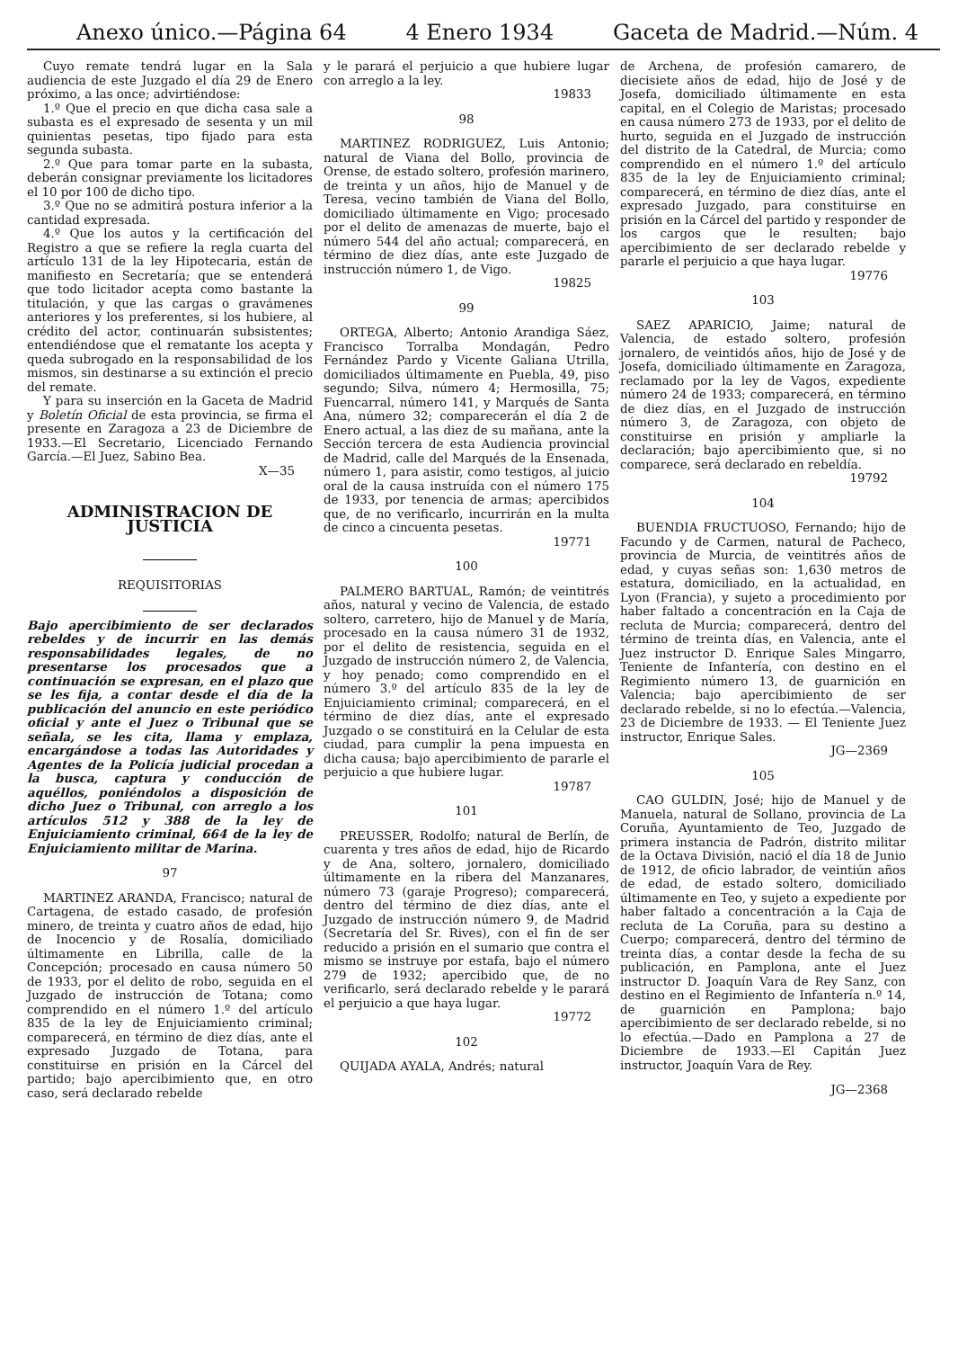Anexo único.—Página 64 4 Enero 1934 Gaceta de Madrid.—Núm. 4
Cuyo remate tendrá lugar en la Sala audiencia de este Juzgado el día 29 de Enero próximo, a las once; advirtiéndose:
1.º Que el precio en que dicha casa sale a subasta es el expresado de sesenta y un mil quinientas pesetas, tipo fijado para esta segunda subasta.
2.º Que para tomar parte en la subasta, deberán consignar previamente los licitadores el 10 por 100 de dicho tipo.
3.º Que no se admitirá postura inferior a la cantidad expresada.
4.º Que los autos y la certificación del Registro a que se refiere la regla cuarta del artículo 131 de la ley Hipotecaria, están de manifiesto en Secretaría; que se entenderá que todo licitador acepta como bastante la titulación, y que las cargas o gravámenes anteriores y los preferentes, si los hubiere, al crédito del actor, continuarán subsistentes; entendiéndose que el rematante los acepta y queda subrogado en la responsabilidad de los mismos, sin destinarse a su extinción el precio del remate.
Y para su inserción en la Gaceta de Madrid y Boletín Oficial de esta provincia, se firma el presente en Zaragoza a 23 de Diciembre de 1933.—El Secretario, Licenciado Fernando García.—El Juez, Sabino Bea.
X—35
ADMINISTRACION DE JUSTICIA
REQUISITORIAS
Bajo apercibimiento de ser declarados rebeldes y de incurrir en las demás responsabilidades legales, de no presentarse los procesados que a continuación se expresan, en el plazo que se les fija, a contar desde el día de la publicación del anuncio en este periódico oficial y ante el Juez o Tribunal que se señala, se les cita, llama y emplaza, encargándose a todas las Autoridades y Agentes de la Policía judicial procedan a la busca, captura y conducción de aquéllos, poniéndolos a disposición de dicho Juez o Tribunal, con arreglo a los artículos 512 y 388 de la ley de Enjuiciamiento criminal, 664 de la ley de Enjuiciamiento militar de Marina.
97
MARTINEZ ARANDA, Francisco; natural de Cartagena, de estado casado, de profesión minero, de treinta y cuatro años de edad, hijo de Inocencio y de Rosalía, domiciliado últimamente en Librilla, calle de la Concepción; procesado en causa número 50 de 1933, por el delito de robo, seguida en el Juzgado de instrucción de Totana; como comprendido en el número 1.º del artículo 835 de la ley de Enjuiciamiento criminal; comparecerá, en término de diez días, ante el expresado Juzgado de Totana, para constituirse en prisión en la Cárcel del partido; bajo apercibimiento que, en otro caso, será declarado rebelde
y le parará el perjuicio a que hubiere lugar con arreglo a la ley.
19833
98
MARTINEZ RODRIGUEZ, Luis Antonio; natural de Viana del Bollo, provincia de Orense, de estado soltero, profesión marinero, de treinta y un años, hijo de Manuel y de Teresa, vecino también de Viana del Bollo, domiciliado últimamente en Vigo; procesado por el delito de amenazas de muerte, bajo el número 544 del año actual; comparecerá, en término de diez días, ante este Juzgado de instrucción número 1, de Vigo.
19825
99
ORTEGA, Alberto; Antonio Arandiga Sáez, Francisco Torralba Mondagán, Pedro Fernández Pardo y Vicente Galiana Utrilla, domiciliados últimamente en Puebla, 49, piso segundo; Silva, número 4; Hermosilla, 75; Fuencarral, número 141, y Marqués de Santa Ana, número 32; comparecerán el día 2 de Enero actual, a las diez de su mañana, ante la Sección tercera de esta Audiencia provincial de Madrid, calle del Marqués de la Ensenada, número 1, para asistir, como testigos, al juicio oral de la causa instruída con el número 175 de 1933, por tenencia de armas; apercibidos que, de no verificarlo, incurrirán en la multa de cinco a cincuenta pesetas.
19771
100
PALMERO BARTUAL, Ramón; de veintitrés años, natural y vecino de Valencia, de estado soltero, carretero, hijo de Manuel y de María, procesado en la causa número 31 de 1932, por el delito de resistencia, seguida en el Juzgado de instrucción número 2, de Valencia, y hoy penado; como comprendido en el número 3.º del artículo 835 de la ley de Enjuiciamiento criminal; comparecerá, en el término de diez días, ante el expresado Juzgado o se constituirá en la Celular de esta ciudad, para cumplir la pena impuesta en dicha causa; bajo apercibimiento de pararle el perjuicio a que hubiere lugar.
19787
101
PREUSSER, Rodolfo; natural de Berlín, de cuarenta y tres años de edad, hijo de Ricardo y de Ana, soltero, jornalero, domiciliado últimamente en la ribera del Manzanares, número 73 (garaje Progreso); comparecerá, dentro del término de diez días, ante el Juzgado de instrucción número 9, de Madrid (Secretaría del Sr. Rives), con el fin de ser reducido a prisión en el sumario que contra el mismo se instruye por estafa, bajo el número 279 de 1932; apercibido que, de no verificarlo, será declarado rebelde y le parará el perjuicio a que haya lugar.
19772
102
QUIJADA AYALA, Andrés; natural
de Archena, de profesión camarero, de diecisiete años de edad, hijo de José y de Josefa, domiciliado últimamente en esta capital, en el Colegio de Maristas; procesado en causa número 273 de 1933, por el delito de hurto, seguida en el Juzgado de instrucción del distrito de la Catedral, de Murcia; como comprendido en el número 1.º del artículo 835 de la ley de Enjuiciamiento criminal; comparecerá, en término de diez días, ante el expresado Juzgado, para constituirse en prisión en la Cárcel del partido y responder de los cargos que le resulten; bajo apercibimiento de ser declarado rebelde y pararle el perjuicio a que haya lugar.
19776
103
SAEZ APARICIO, Jaime; natural de Valencia, de estado soltero, profesión jornalero, de veintidós años, hijo de José y de Josefa, domiciliado últimamente en Zaragoza, reclamado por la ley de Vagos, expediente número 24 de 1933; comparecerá, en término de diez días, en el Juzgado de instrucción número 3, de Zaragoza, con objeto de constituirse en prisión y ampliarle la declaración; bajo apercibimiento que, si no comparece, será declarado en rebeldía.
19792
104
BUENDIA FRUCTUOSO, Fernando; hijo de Facundo y de Carmen, natural de Pacheco, provincia de Murcia, de veintitrés años de edad, y cuyas señas son: 1,630 metros de estatura, domiciliado, en la actualidad, en Lyon (Francia), y sujeto a procedimiento por haber faltado a concentración en la Caja de recluta de Murcia; comparecerá, dentro del término de treinta días, en Valencia, ante el Juez instructor D. Enrique Sales Mingarro, Teniente de Infantería, con destino en el Regimiento número 13, de guarnición en Valencia; bajo apercibimiento de ser declarado rebelde, si no lo efectúa.—Valencia, 23 de Diciembre de 1933. — El Teniente Juez instructor, Enrique Sales.
JG—2369
105
CAO GULDIN, José; hijo de Manuel y de Manuela, natural de Sollano, provincia de La Coruña, Ayuntamiento de Teo, Juzgado de primera instancia de Padrón, distrito militar de la Octava División, nació el día 18 de Junio de 1912, de oficio labrador, de veintiún años de edad, de estado soltero, domiciliado últimamente en Teo, y sujeto a expediente por haber faltado a concentración a la Caja de recluta de La Coruña, para su destino a Cuerpo; comparecerá, dentro del término de treinta días, a contar desde la fecha de su publicación, en Pamplona, ante el Juez instructor D. Joaquín Vara de Rey Sanz, con destino en el Regimiento de Infantería n.º 14, de guarnición en Pamplona; bajo apercibimiento de ser declarado rebelde, si no lo efectúa.—Dado en Pamplona a 27 de Diciembre de 1933.—El Capitán Juez instructor, Joaquín Vara de Rey.
JG—2368